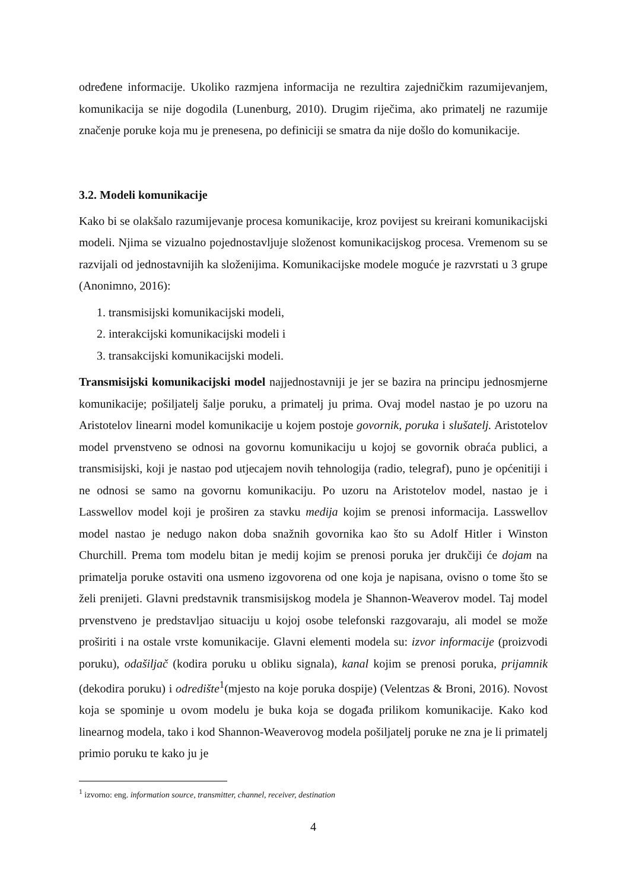određene informacije. Ukoliko razmjena informacija ne rezultira zajedničkim razumijevanjem, komunikacija se nije dogodila (Lunenburg, 2010). Drugim riječima, ako primatelj ne razumije značenje poruke koja mu je prenesena, po definiciji se smatra da nije došlo do komunikacije.
3.2. Modeli komunikacije
Kako bi se olakšalo razumijevanje procesa komunikacije, kroz povijest su kreirani komunikacijski modeli. Njima se vizualno pojednostavljuje složenost komunikacijskog procesa. Vremenom su se razvijali od jednostavnijih ka složenijima. Komunikacijske modele moguće je razvrstati u 3 grupe (Anonimno, 2016):
1. transmisijski komunikacijski modeli,
2. interakcijski komunikacijski modeli i
3. transakcijski komunikacijski modeli.
Transmisijski komunikacijski model najjednostavniji je jer se bazira na principu jednosmjerne komunikacije; pošiljatelj šalje poruku, a primatelj ju prima. Ovaj model nastao je po uzoru na Aristotelov linearni model komunikacije u kojem postoje govornik, poruka i slušatelj. Aristotelov model prvenstveno se odnosi na govornu komunikaciju u kojoj se govornik obraća publici, a transmisijski, koji je nastao pod utjecajem novih tehnologija (radio, telegraf), puno je općenitiji i ne odnosi se samo na govornu komunikaciju. Po uzoru na Aristotelov model, nastao je i Lasswellov model koji je proširen za stavku medija kojim se prenosi informacija. Lasswellov model nastao je nedugo nakon doba snažnih govornika kao što su Adolf Hitler i Winston Churchill. Prema tom modelu bitan je medij kojim se prenosi poruka jer drukčiji će dojam na primatelja poruke ostaviti ona usmeno izgovorena od one koja je napisana, ovisno o tome što se želi prenijeti. Glavni predstavnik transmisijskog modela je Shannon-Weaverov model. Taj model prvenstveno je predstavljao situaciju u kojoj osobe telefonski razgovaraju, ali model se može proširiti i na ostale vrste komunikacije. Glavni elementi modela su: izvor informacije (proizvodi poruku), odašiljač (kodira poruku u obliku signala), kanal kojim se prenosi poruka, prijamnik (dekodira poruku) i odredište<sup>1</sup>(mjesto na koje poruka dospije) (Velentzas & Broni, 2016). Novost koja se spominje u ovom modelu je buka koja se događa prilikom komunikacije. Kako kod linearnog modela, tako i kod Shannon-Weaverovog modela pošiljatelj poruke ne zna je li primatelj primio poruku te kako ju je
<sup>1</sup> izvorno: eng. information source, transmitter, channel, receiver, destination
4